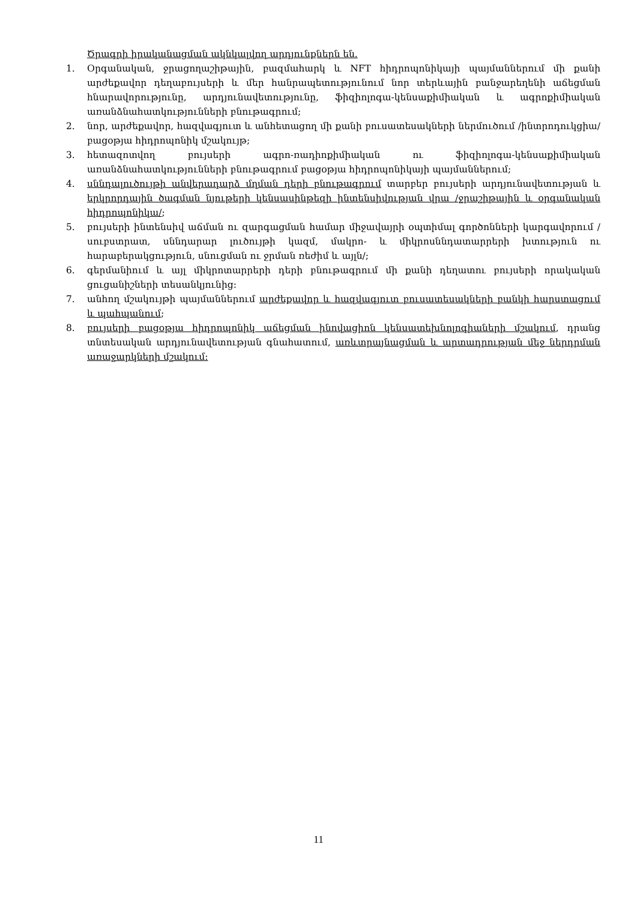Ծրագրի իրականացման ակնկալվող արդյունքներն են.
1. Օրգանական, ջրացողաշիթային, բազմահարկ և NFT հիդրոպոնիկայի պայմաններում մի քանի արժեքավոր դեղաբույսերի և մեր հանրապետությունում նոր տերևային բանջարեղենի աճեցման հնարավորությունը, արդյունավետությունը, ֆիզիոլոգա-կենսաքիմիական և ագրոքիմիական առանձնահատկությունների բնութագրում;
2. նոր, արժեքավոր, հազվագյուտ և անհետացող մի քանի բուսատեսակների ներմուծում /ինտրոդուկցիա/ բացօթյա հիդրոպոնիկ մշակույթ;
3. հետազոտվող բույսերի ագրո-ռադիոքիմիական ու ֆիզիոլոգա-կենսաքիմիական առանձնահատկությունների բնութագրում բացօթյա հիդրոպոնիկայի պայմաններում;
4. սննդալուծույթի անվերադարձ մղման դերի բնութագրում տարբեր բույսերի արդյունավետության և երկրորդային ծագման նյութերի կենսասինթեզի ինտենսիվության վրա /ջրաշիթային և օրգանական հիդրոպոնիկա/;
5. բույսերի ինտենսիվ աճման ու զարգացման համար միջավայրի օպտիմալ գործոնների կարգավորում /սուբստրատ, սննդարար լուծույթի կազմ, մակրո- և միկրոսննդատարրերի խտություն ու հարաբերակցություն, սնուցման ու ջրման ռեժիմ և այլն/;
6. գերմանիում և այլ միկրոտարրերի դերի բնութագրում մի քանի դեղատու բույսերի որակական ցուցանիշների տեսանկյունից:
7. անհող մշակույթի պայմաններում արժեքավոր և հազվագյուտ բուսատեսակների բանկի հարստացում և պահպանում;
8. բույսերի բացօթյա հիդրոպոնիկ աճեցման ինովացիոն կենսատեխնոլոգիաների մշակում, դրանց տնտեսական արդյունավետության գնահատում, առևտրայնացման և արտադրության մեջ ներդրման առաջարկների մշակում:
11